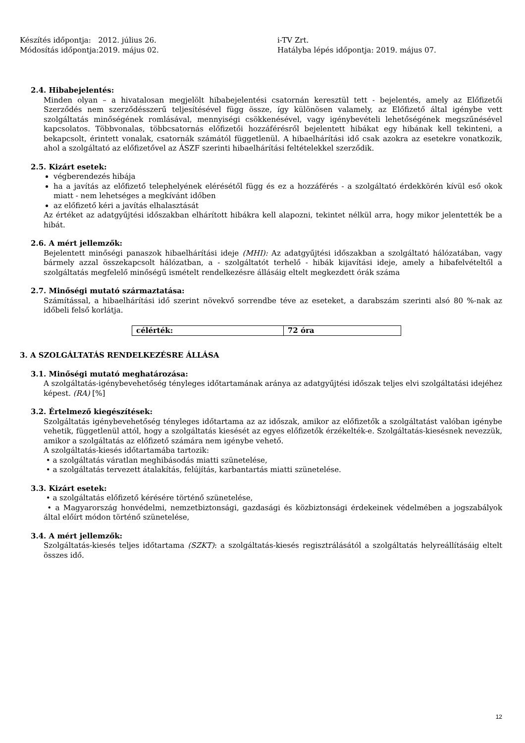Készítés időpontja: 2012. július 26.
Módosítás időpontja:2019. május 02.
i-TV Zrt.
Hatályba lépés időpontja: 2019. május 07.
2.4. Hibabejelentés:
Minden olyan – a hivatalosan megjelölt hibabejelentési csatornán keresztül tett - bejelentés, amely az Előfizetői Szerződés nem szerződésszerű teljesítésével függ össze, így különösen valamely, az Előfizető által igénybe vett szolgáltatás minőségének romlásával, mennyiségi csökkenésével, vagy igénybevételi lehetőségének megszűnésével kapcsolatos. Többvonalas, többcsatornás előfizetői hozzáférésről bejelentett hibákat egy hibának kell tekinteni, a bekapcsolt, érintett vonalak, csatornák számától függetlenül. A hibaelhárítási idő csak azokra az esetekre vonatkozik, ahol a szolgáltató az előfizetővel az ÁSZF szerinti hibaelhárítási feltételekkel szerződik.
2.5. Kizárt esetek:
végberendezés hibája
ha a javítás az előfizető telephelyének elérésétől függ és ez a hozzáférés - a szolgáltató érdekkörén kívül eső okok miatt - nem lehetséges a megkívánt időben
az előfizető kéri a javítás elhalasztását
Az értéket az adatgyűjtési időszakban elhárított hibákra kell alapozni, tekintet nélkül arra, hogy mikor jelentették be a hibát.
2.6. A mért jellemzők:
Bejelentett minőségi panaszok hibaelhárítási ideje (MHI): Az adatgyűjtési időszakban a szolgáltató hálózatában, vagy bármely azzal összekapcsolt hálózatban, a - szolgáltatót terhelő - hibák kijavítási ideje, amely a hibafelvételtől a szolgáltatás megfelelő minőségű ismételt rendelkezésre állásáig eltelt megkezdett órák száma
2.7. Minőségi mutató származtatása:
Számítással, a hibaelhárítási idő szerint növekvő sorrendbe téve az eseteket, a darabszám szerinti alsó 80 %-nak az időbeli felső korlátja.
| célérték: | 72 óra |
3. A SZOLGÁLTATÁS RENDELKEZÉSRE ÁLLÁSA
3.1. Minőségi mutató meghatározása:
A szolgáltatás-igénybevehetőség tényleges időtartamának aránya az adatgyűjtési időszak teljes elvi szolgáltatási idejéhez képest. (RA) [%]
3.2. Értelmező kiegészítések:
Szolgáltatás igénybevehetőség tényleges időtartama az az időszak, amikor az előfizetők a szolgáltatást valóban igénybe vehetik, függetlenül attól, hogy a szolgáltatás kiesését az egyes előfizetők érzékelték-e. Szolgáltatás-kiesésnek nevezzük, amikor a szolgáltatás az előfizető számára nem igénybe vehető.
A szolgáltatás-kiesés időtartamába tartozik:
• a szolgáltatás váratlan meghibásodás miatti szünetelése,
• a szolgáltatás tervezett átalakítás, felújítás, karbantartás miatti szünetelése.
3.3. Kizárt esetek:
• a szolgáltatás előfizető kérésére történő szünetelése,
• a Magyarország honvédelmi, nemzetbiztonsági, gazdasági és közbiztonsági érdekeinek védelmében a jogszabályok által előírt módon történő szünetelése,
3.4. A mért jellemzők:
Szolgáltatás-kiesés teljes időtartama (SZKT): a szolgáltatás-kiesés regisztrálásától a szolgáltatás helyreállításáig eltelt összes idő.
12